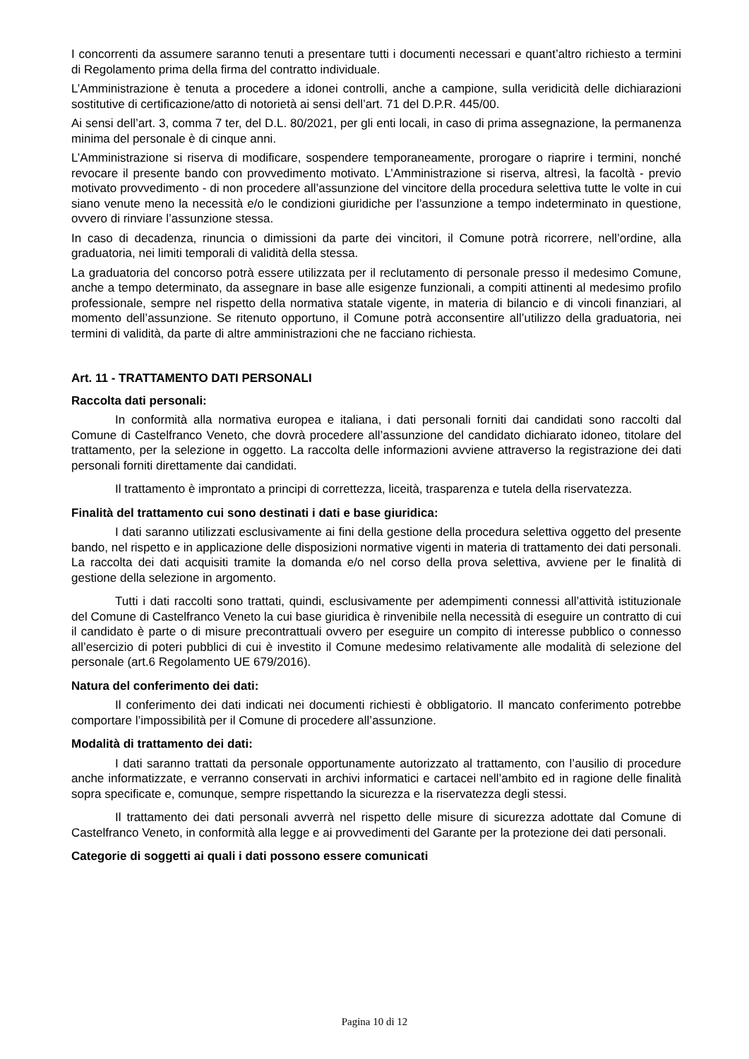I concorrenti da assumere saranno tenuti a presentare tutti i documenti necessari e quant’altro richiesto a termini di Regolamento prima della firma del contratto individuale.
L’Amministrazione è tenuta a procedere a idonei controlli, anche a campione, sulla veridicità delle dichiarazioni sostitutive di certificazione/atto di notorietà ai sensi dell’art. 71 del D.P.R. 445/00.
Ai sensi dell’art. 3, comma 7 ter, del D.L. 80/2021, per gli enti locali, in caso di prima assegnazione, la permanenza minima del personale è di cinque anni.
L’Amministrazione si riserva di modificare, sospendere temporaneamente, prorogare o riaprire i termini, nonché revocare il presente bando con provvedimento motivato. L’Amministrazione si riserva, altresì, la facoltà - previo motivato provvedimento - di non procedere all’assunzione del vincitore della procedura selettiva tutte le volte in cui siano venute meno la necessità e/o le condizioni giuridiche per l’assunzione a tempo indeterminato in questione, ovvero di rinviare l’assunzione stessa.
In caso di decadenza, rinuncia o dimissioni da parte dei vincitori, il Comune potrà ricorrere, nell’ordine, alla graduatoria, nei limiti temporali di validità della stessa.
La graduatoria del concorso potrà essere utilizzata per il reclutamento di personale presso il medesimo Comune, anche a tempo determinato, da assegnare in base alle esigenze funzionali, a compiti attinenti al medesimo profilo professionale, sempre nel rispetto della normativa statale vigente, in materia di bilancio e di vincoli finanziari, al momento dell’assunzione. Se ritenuto opportuno, il Comune potrà acconsentire all’utilizzo della graduatoria, nei termini di validità, da parte di altre amministrazioni che ne facciano richiesta.
Art. 11 - TRATTAMENTO DATI PERSONALI
Raccolta dati personali:
In conformità alla normativa europea e italiana, i dati personali forniti dai candidati sono raccolti dal Comune di Castelfranco Veneto, che dovrà procedere all’assunzione del candidato dichiarato idoneo, titolare del trattamento, per la selezione in oggetto. La raccolta delle informazioni avviene attraverso la registrazione dei dati personali forniti direttamente dai candidati.
Il trattamento è improntato a principi di correttezza, liceità, trasparenza e tutela della riservatezza.
Finalità del trattamento cui sono destinati i dati e base giuridica:
I dati saranno utilizzati esclusivamente ai fini della gestione della procedura selettiva oggetto del presente bando, nel rispetto e in applicazione delle disposizioni normative vigenti in materia di trattamento dei dati personali. La raccolta dei dati acquisiti tramite la domanda e/o nel corso della prova selettiva, avviene per le finalità di gestione della selezione in argomento.
Tutti i dati raccolti sono trattati, quindi, esclusivamente per adempimenti connessi all’attività istituzionale del Comune di Castelfranco Veneto la cui base giuridica è rinvenibile nella necessità di eseguire un contratto di cui il candidato è parte o di misure precontrattuali ovvero per eseguire un compito di interesse pubblico o connesso all’esercizio di poteri pubblici di cui è investito il Comune medesimo relativamente alle modalità di selezione del personale (art.6 Regolamento UE 679/2016).
Natura del conferimento dei dati:
Il conferimento dei dati indicati nei documenti richiesti è obbligatorio. Il mancato conferimento potrebbe comportare l’impossibilità per il Comune di procedere all’assunzione.
Modalità di trattamento dei dati:
I dati saranno trattati da personale opportunamente autorizzato al trattamento, con l’ausilio di procedure anche informatizzate, e verranno conservati in archivi informatici e cartacei nell’ambito ed in ragione delle finalità sopra specificate e, comunque, sempre rispettando la sicurezza e la riservatezza degli stessi.
Il trattamento dei dati personali avverrà nel rispetto delle misure di sicurezza adottate dal Comune di Castelfranco Veneto, in conformità alla legge e ai provvedimenti del Garante per la protezione dei dati personali.
Categorie di soggetti ai quali i dati possono essere comunicati
Pagina 10 di 12